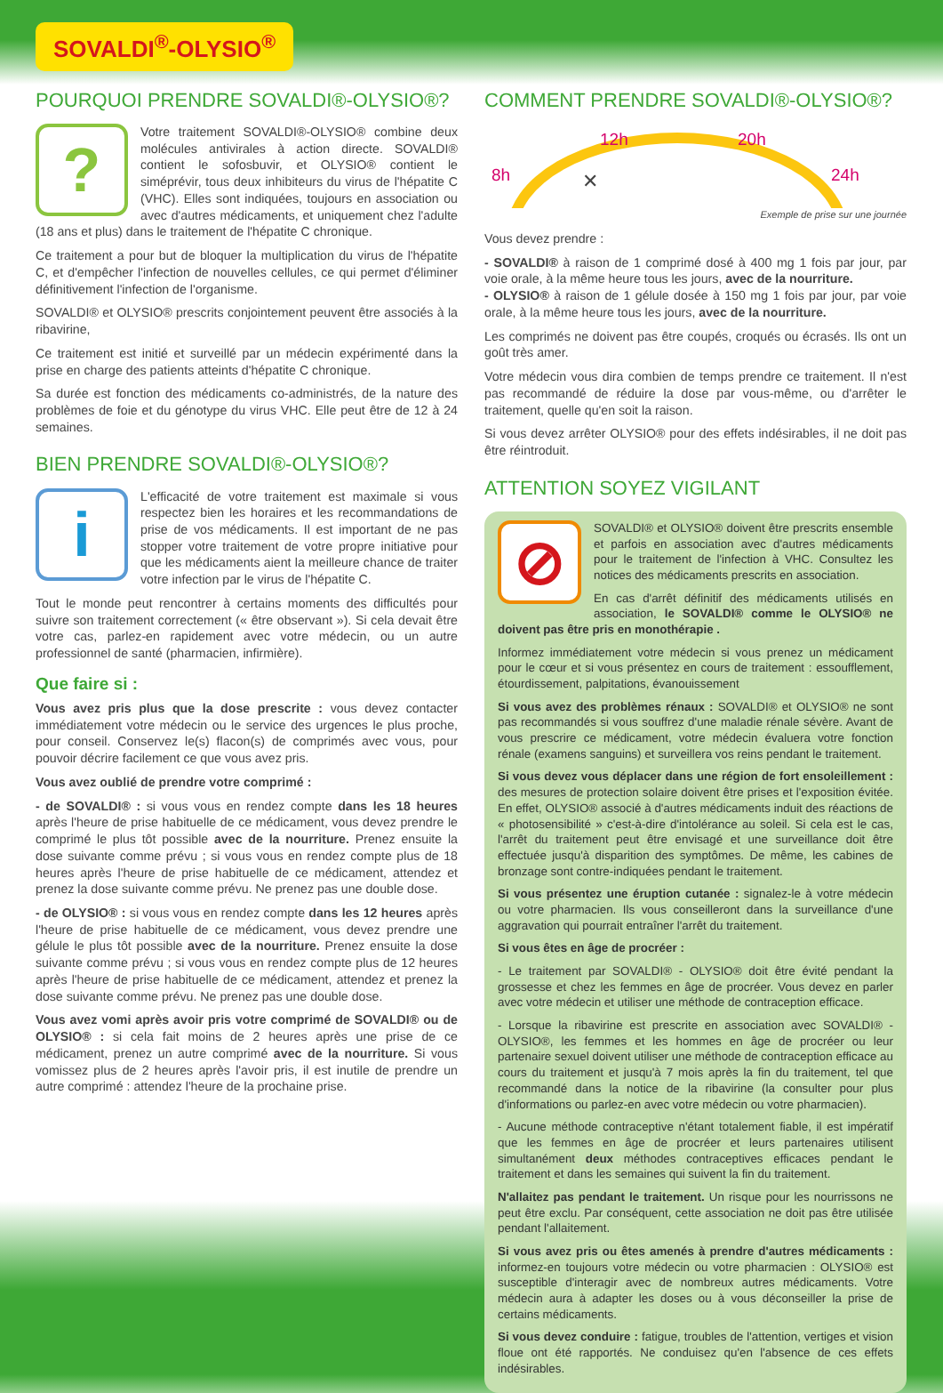SOVALDI<sup>®</sup>-OLYSIO<sup>®</sup>
POURQUOI PRENDRE SOVALDI®-OLYSIO®?
?
Votre traitement SOVALDI®-OLYSIO® combine deux molécules antivirales à action directe. SOVALDI® contient le sofosbuvir, et OLYSIO® contient le siméprévir, tous deux inhibiteurs du virus de l'hépatite C (VHC). Elles sont indiquées, toujours en association ou avec d'autres médicaments, et uniquement chez l'adulte (18 ans et plus) dans le traitement de l'hépatite C chronique.
Ce traitement a pour but de bloquer la multiplication du virus de l'hépatite C, et d'empêcher l'infection de nouvelles cellules, ce qui permet d'éliminer définitivement l'infection de l'organisme.
SOVALDI® et OLYSIO® prescrits conjointement peuvent être associés à la ribavirine,
Ce traitement est initié et surveillé par un médecin expérimenté dans la prise en charge des patients atteints d'hépatite C chronique.
Sa durée est fonction des médicaments co-administrés, de la nature des problèmes de foie et du génotype du virus VHC. Elle peut être de 12 à 24 semaines.
BIEN PRENDRE SOVALDI®-OLYSIO®?
i
L'efficacité de votre traitement est maximale si vous respectez bien les horaires et les recommandations de prise de vos médicaments. Il est important de ne pas stopper votre traitement de votre propre initiative pour que les médicaments aient la meilleure chance de traiter votre infection par le virus de l'hépatite C.
Tout le monde peut rencontrer à certains moments des difficultés pour suivre son traitement correctement (« être observant »). Si cela devait être votre cas, parlez-en rapidement avec votre médecin, ou un autre professionnel de santé (pharmacien, infirmière).
Que faire si :
Vous avez pris plus que la dose prescrite : vous devez contacter immédiatement votre médecin ou le service des urgences le plus proche, pour conseil. Conservez le(s) flacon(s) de comprimés avec vous, pour pouvoir décrire facilement ce que vous avez pris.
Vous avez oublié de prendre votre comprimé :
- de SOVALDI® : si vous vous en rendez compte dans les 18 heures après l'heure de prise habituelle de ce médicament, vous devez prendre le comprimé le plus tôt possible avec de la nourriture. Prenez ensuite la dose suivante comme prévu ; si vous vous en rendez compte plus de 18 heures après l'heure de prise habituelle de ce médicament, attendez et prenez la dose suivante comme prévu. Ne prenez pas une double dose.
- de OLYSIO® : si vous vous en rendez compte dans les 12 heures après l'heure de prise habituelle de ce médicament, vous devez prendre une gélule le plus tôt possible avec de la nourriture. Prenez ensuite la dose suivante comme prévu ; si vous vous en rendez compte plus de 12 heures après l'heure de prise habituelle de ce médicament, attendez et prenez la dose suivante comme prévu. Ne prenez pas une double dose.
Vous avez vomi après avoir pris votre comprimé de SOVALDI® ou de OLYSIO® : si cela fait moins de 2 heures après une prise de ce médicament, prenez un autre comprimé avec de la nourriture. Si vous vomissez plus de 2 heures après l'avoir pris, il est inutile de prendre un autre comprimé : attendez l'heure de la prochaine prise.
COMMENT PRENDRE SOVALDI®-OLYSIO®?
8h
12h 20h
24h ✕
Exemple de prise sur une journée
Vous devez prendre :
- SOVALDI® à raison de 1 comprimé dosé à 400 mg 1 fois par jour, par voie orale, à la même heure tous les jours, avec de la nourriture.
- OLYSIO® à raison de 1 gélule dosée à 150 mg 1 fois par jour, par voie orale, à la même heure tous les jours, avec de la nourriture.
Les comprimés ne doivent pas être coupés, croqués ou écrasés. Ils ont un goût très amer.
Votre médecin vous dira combien de temps prendre ce traitement. Il n'est pas recommandé de réduire la dose par vous-même, ou d'arrêter le traitement, quelle qu'en soit la raison.
Si vous devez arrêter OLYSIO® pour des effets indésirables, il ne doit pas être réintroduit.
ATTENTION SOYEZ VIGILANT
⊘
SOVALDI® et OLYSIO® doivent être prescrits ensemble et parfois en association avec d'autres médicaments pour le traitement de l'infection à VHC. Consultez les notices des médicaments prescrits en association.
En cas d'arrêt définitif des médicaments utilisés en association, le SOVALDI® comme le OLYSIO® ne doivent pas être pris en monothérapie .
Informez immédiatement votre médecin si vous prenez un médicament pour le cœur et si vous présentez en cours de traitement : essoufflement, étourdissement, palpitations, évanouissement
Si vous avez des problèmes rénaux : SOVALDI® et OLYSIO® ne sont pas recommandés si vous souffrez d'une maladie rénale sévère. Avant de vous prescrire ce médicament, votre médecin évaluera votre fonction rénale (examens sanguins) et surveillera vos reins pendant le traitement.
Si vous devez vous déplacer dans une région de fort ensoleillement : des mesures de protection solaire doivent être prises et l'exposition évitée. En effet, OLYSIO® associé à d'autres médicaments induit des réactions de « photosensibilité » c'est-à-dire d'intolérance au soleil. Si cela est le cas, l'arrêt du traitement peut être envisagé et une surveillance doit être effectuée jusqu'à disparition des symptômes. De même, les cabines de bronzage sont contre-indiquées pendant le traitement.
Si vous présentez une éruption cutanée : signalez-le à votre médecin ou votre pharmacien. Ils vous conseilleront dans la surveillance d'une aggravation qui pourrait entraîner l'arrêt du traitement.
Si vous êtes en âge de procréer :
- Le traitement par SOVALDI® - OLYSIO® doit être évité pendant la grossesse et chez les femmes en âge de procréer. Vous devez en parler avec votre médecin et utiliser une méthode de contraception efficace.
- Lorsque la ribavirine est prescrite en association avec SOVALDI® - OLYSIO®, les femmes et les hommes en âge de procréer ou leur partenaire sexuel doivent utiliser une méthode de contraception efficace au cours du traitement et jusqu'à 7 mois après la fin du traitement, tel que recommandé dans la notice de la ribavirine (la consulter pour plus d'informations ou parlez-en avec votre médecin ou votre pharmacien).
- Aucune méthode contraceptive n'étant totalement fiable, il est impératif que les femmes en âge de procréer et leurs partenaires utilisent simultanément deux méthodes contraceptives efficaces pendant le traitement et dans les semaines qui suivent la fin du traitement.
N'allaitez pas pendant le traitement. Un risque pour les nourrissons ne peut être exclu. Par conséquent, cette association ne doit pas être utilisée pendant l'allaitement.
Si vous avez pris ou êtes amenés à prendre d'autres médicaments : informez-en toujours votre médecin ou votre pharmacien : OLYSIO® est susceptible d'interagir avec de nombreux autres médicaments. Votre médecin aura à adapter les doses ou à vous déconseiller la prise de certains médicaments.
Si vous devez conduire : fatigue, troubles de l'attention, vertiges et vision floue ont été rapportés. Ne conduisez qu'en l'absence de ces effets indésirables.